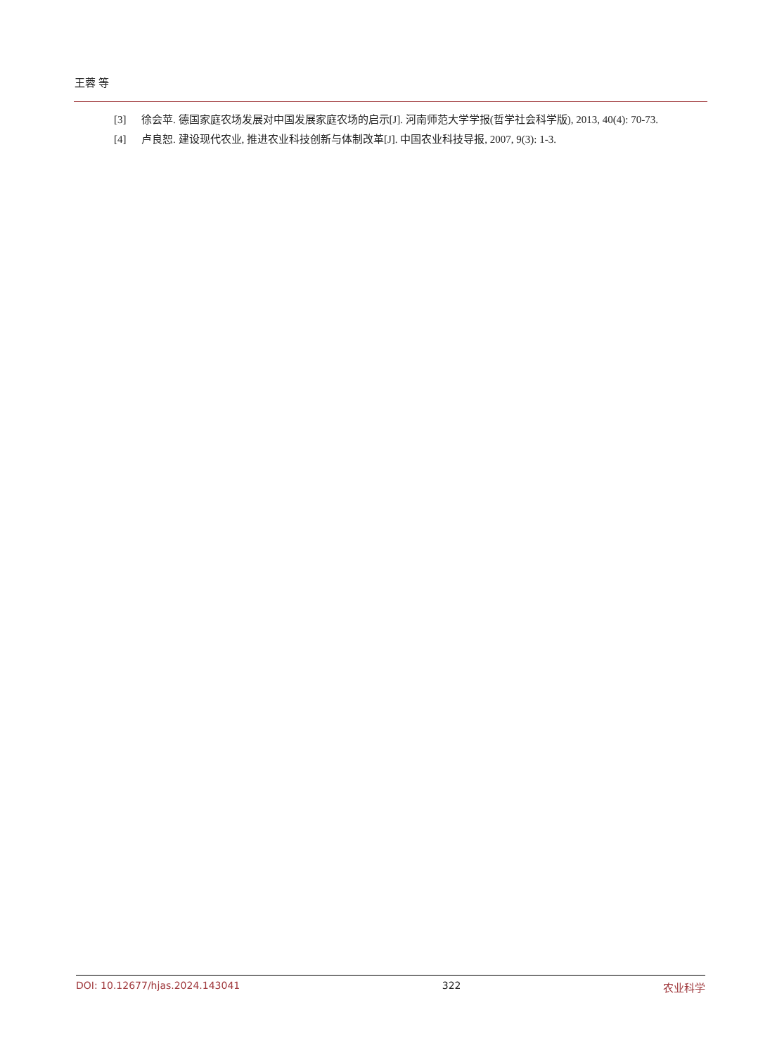王蓉 等
[3] 徐会苹. 德国家庭农场发展对中国发展家庭农场的启示[J]. 河南师范大学学报(哲学社会科学版), 2013, 40(4): 70-73.
[4] 卢良恕. 建设现代农业, 推进农业科技创新与体制改革[J]. 中国农业科技导报, 2007, 9(3): 1-3.
DOI: 10.12677/hjas.2024.143041 322 农业科学